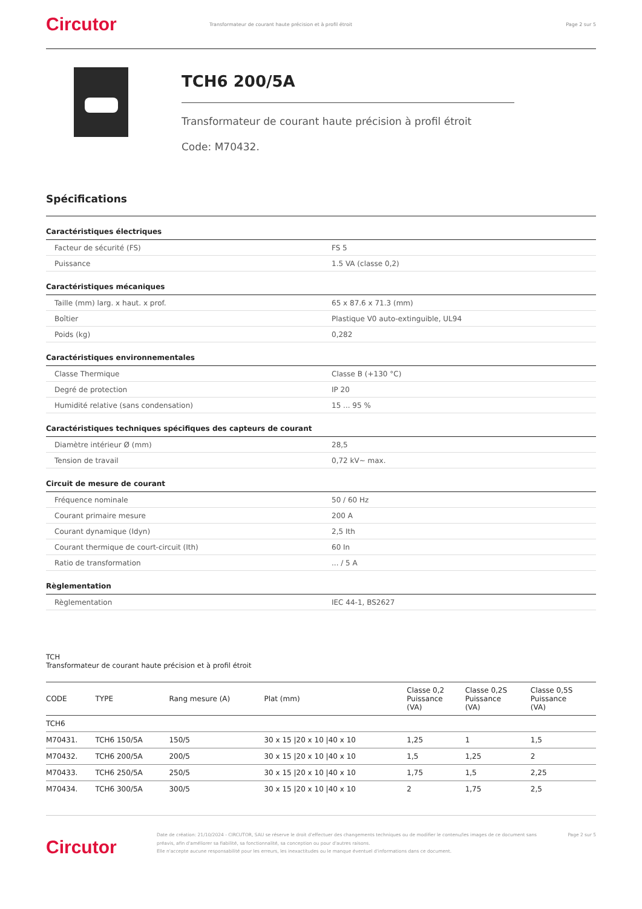Circutor
Transformateur de courant haute précision et à profil étroit
Page 2 sur 5
TCH6 200/5A
Transformateur de courant haute précision à profil étroit
Code: M70432.
Spécifications
Caractéristiques électriques
| Facteur de sécurité (FS) | FS 5 |
| Puissance | 1.5 VA (classe 0,2) |
Caractéristiques mécaniques
| Taille (mm) larg. x haut. x prof. | 65 x 87.6 x 71.3 (mm) |
| Boîtier | Plastique V0 auto-extinguible, UL94 |
| Poids (kg) | 0,282 |
Caractéristiques environnementales
| Classe Thermique | Classe B (+130 °C) |
| Degré de protection | IP 20 |
| Humidité relative (sans condensation) | 15 ... 95 % |
Caractéristiques techniques spécifiques des capteurs de courant
| Diamètre intérieur Ø (mm) | 28,5 |
| Tension de travail | 0,72 kV~ max. |
Circuit de mesure de courant
| Fréquence nominale | 50 / 60 Hz |
| Courant primaire mesure | 200 A |
| Courant dynamique (Idyn) | 2,5 Ith |
| Courant thermique de court-circuit (Ith) | 60 In |
| Ratio de transformation | ... / 5 A |
Règlementation
| Règlementation | IEC 44-1, BS2627 |
TCH
Transformateur de courant haute précision et à profil étroit
| CODE | TYPE | Rang mesure (A) | Plat (mm) | Classe 0,2 Puissance (VA) | Classe 0,2S Puissance (VA) | Classe 0,5S Puissance (VA) |
| --- | --- | --- | --- | --- | --- | --- |
| TCH6 | | | | | | |
| M70431. | TCH6 150/5A | 150/5 | 30 x 15 /20 x 10 /40 x 10 | 1,25 | 1 | 1,5 |
| M70432. | TCH6 200/5A | 200/5 | 30 x 15 /20 x 10 /40 x 10 | 1,5 | 1,25 | 2 |
| M70433. | TCH6 250/5A | 250/5 | 30 x 15 /20 x 10 /40 x 10 | 1,75 | 1,5 | 2,25 |
| M70434. | TCH6 300/5A | 300/5 | 30 x 15 /20 x 10 /40 x 10 | 2 | 1,75 | 2,5 |
Circutor
Date de création: 21/10/2024 - CIRCUTOR, SAU se réserve le droit d'effectuer des changements techniques ou de modifier le contenu/les images de ce document sans préavis, afin d'améliorer sa fiabilité, sa fonctionnalité, sa conception ou pour d'autres raisons.
Elle n'accepte aucune responsabilité pour les erreurs, les inexactitudes ou le manque éventuel d'informations dans ce document.
Page 2 sur 5